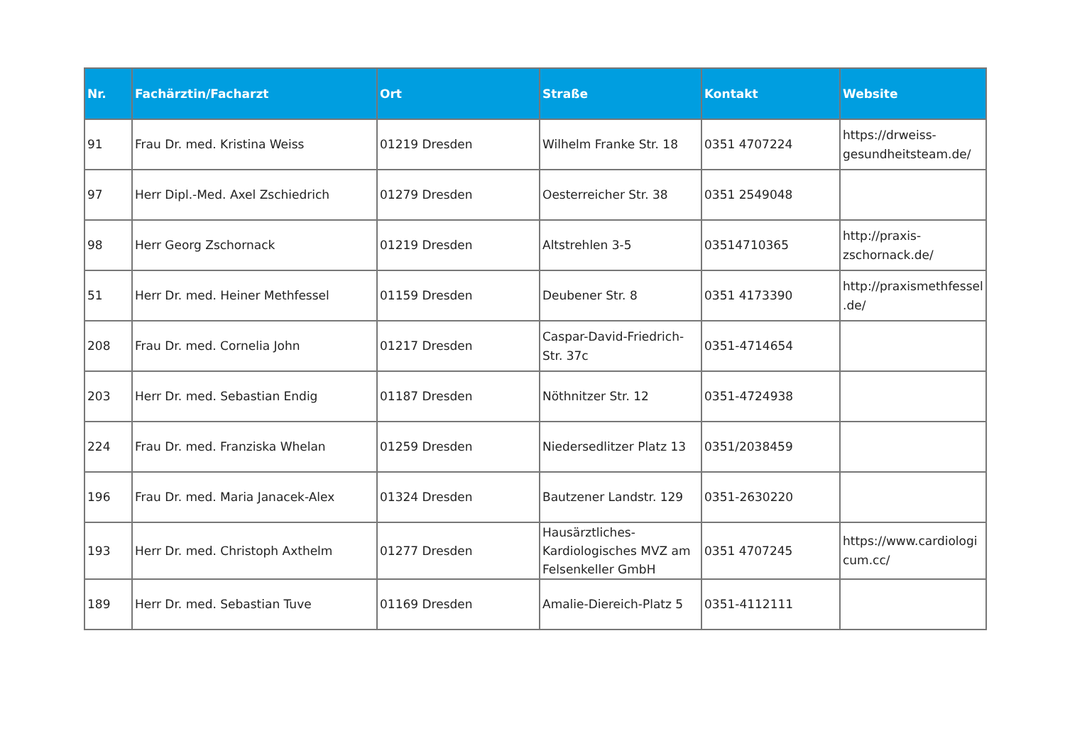| Nr. | Fachärztin/Facharzt | Ort | Straße | Kontakt | Website |
| --- | --- | --- | --- | --- | --- |
| 91 | Frau Dr. med. Kristina Weiss | 01219 Dresden | Wilhelm Franke Str. 18 | 0351 4707224 | https://drweiss-gesundheitsteam.de/ |
| 97 | Herr Dipl.-Med. Axel Zschiedrich | 01279 Dresden | Oesterreicher Str. 38 | 0351 2549048 | |
| 98 | Herr Georg Zschornack | 01219 Dresden | Altstrehlen 3-5 | 03514710365 | http://praxis-zschornack.de/ |
| 51 | Herr Dr. med. Heiner Methfessel | 01159 Dresden | Deubener Str. 8 | 0351 4173390 | http://praxismethfessel.de/ |
| 208 | Frau Dr. med. Cornelia John | 01217 Dresden | Caspar-David-Friedrich-Str. 37c | 0351-4714654 | |
| 203 | Herr Dr. med. Sebastian Endig | 01187 Dresden | Nöthnitzer Str. 12 | 0351-4724938 | |
| 224 | Frau Dr. med. Franziska Whelan | 01259 Dresden | Niedersedlitzer Platz 13 | 0351/2038459 | |
| 196 | Frau Dr. med. Maria Janacek-Alex | 01324 Dresden | Bautzener Landstr. 129 | 0351-2630220 | |
| 193 | Herr Dr. med. Christoph Axthelm | 01277 Dresden | Hausärztliches-Kardiologisches MVZ am Felsenkeller GmbH | 0351 4707245 | https://www.cardiologicum.cc/ |
| 189 | Herr Dr. med. Sebastian Tuve | 01169 Dresden | Amalie-Diereich-Platz 5 | 0351-4112111 | |